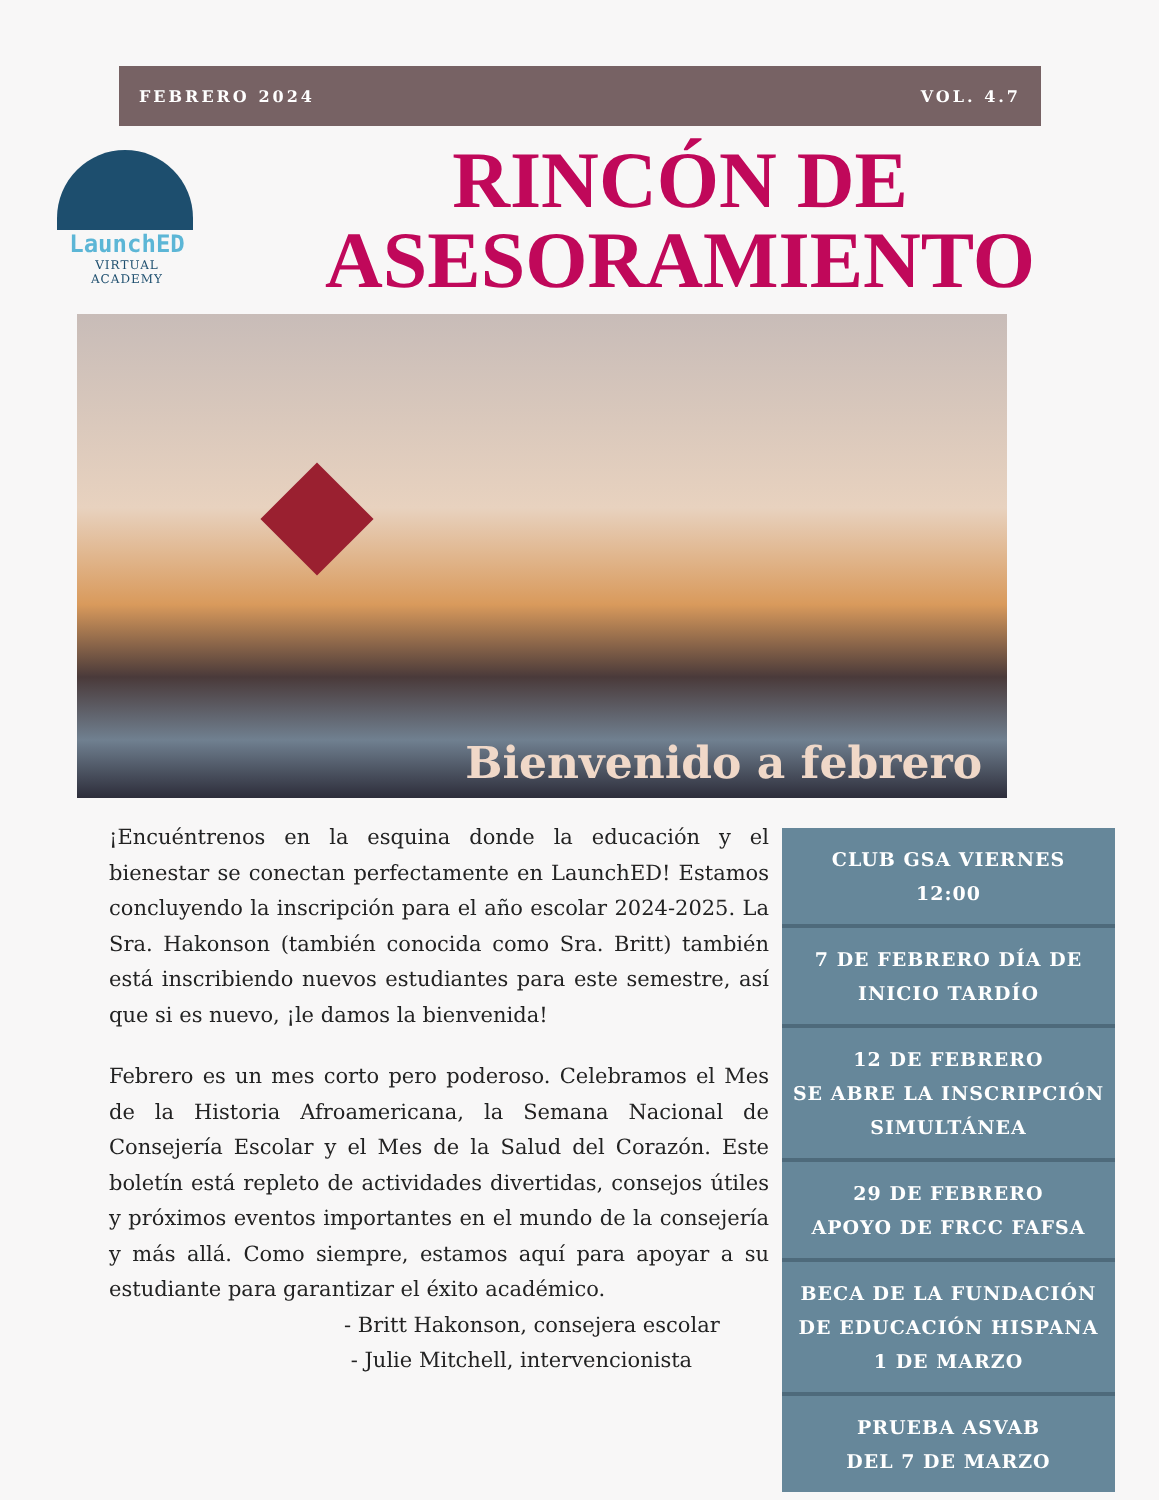FEBRERO 2024 VOL. 4.7
LaunchED
VIRTUAL ACADEMY
RINCÓN DE ASESORAMIENTO
Bienvenido a febrero
¡Encuéntrenos en la esquina donde la educación y el bienestar se conectan perfectamente en LaunchED! Estamos concluyendo la inscripción para el año escolar 2024-2025. La Sra. Hakonson (también conocida como Sra. Britt) también está inscribiendo nuevos estudiantes para este semestre, así que si es nuevo, ¡le damos la bienvenida!
Febrero es un mes corto pero poderoso. Celebramos el Mes de la Historia Afroamericana, la Semana Nacional de Consejería Escolar y el Mes de la Salud del Corazón. Este boletín está repleto de actividades divertidas, consejos útiles y próximos eventos importantes en el mundo de la consejería y más allá. Como siempre, estamos aquí para apoyar a su estudiante para garantizar el éxito académico.
- Britt Hakonson, consejera escolar
- Julie Mitchell, intervencionista
CLUB GSA VIERNES
12:00
7 DE FEBRERO DÍA DE INICIO TARDÍO
12 DE FEBRERO
SE ABRE LA INSCRIPCIÓN SIMULTÁNEA
29 DE FEBRERO
APOYO DE FRCC FAFSA
BECA DE LA FUNDACIÓN DE EDUCACIÓN HISPANA
1 DE MARZO
PRUEBA ASVAB
DEL 7 DE MARZO